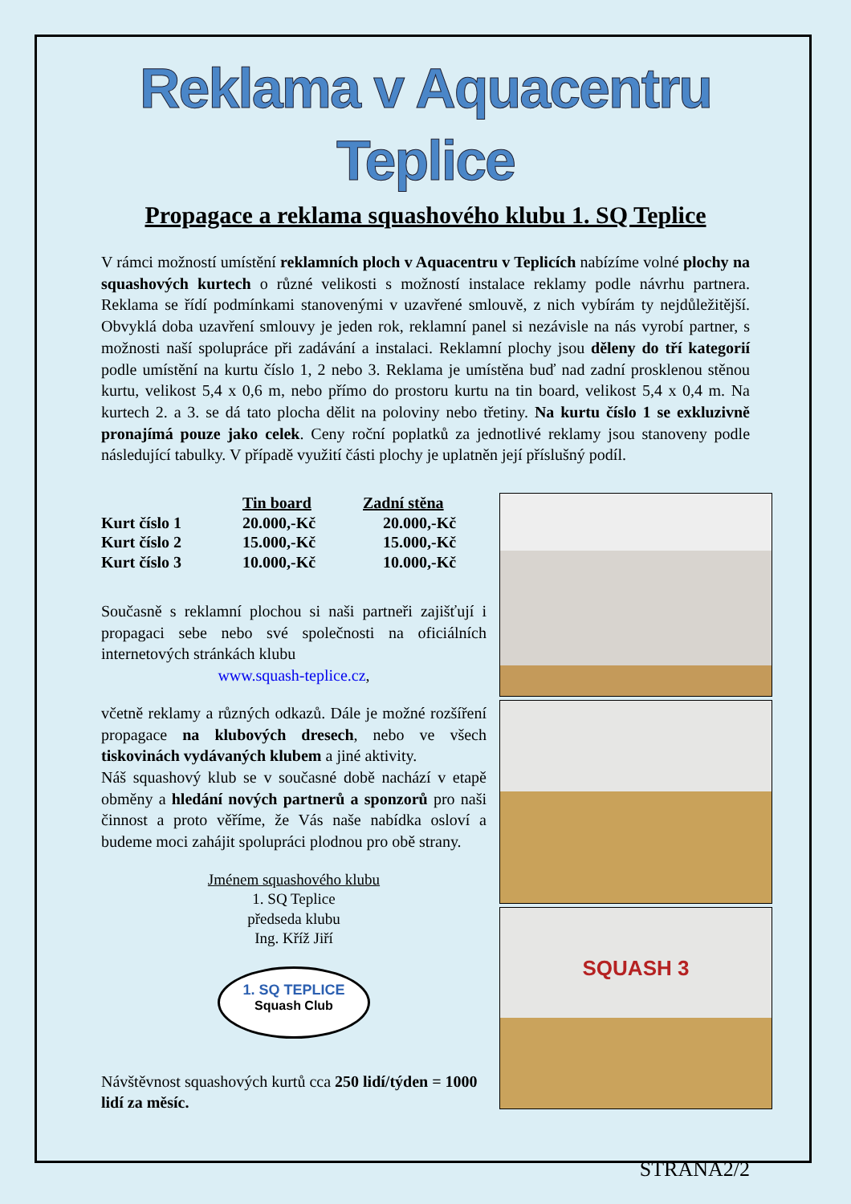Reklama v Aquacentru Teplice
Propagace a reklama squashového klubu 1. SQ Teplice
V rámci možností umístění reklamních ploch v Aquacentru v Teplicích nabízíme volné plochy na squashových kurtech o různé velikosti s možností instalace reklamy podle návrhu partnera. Reklama se řídí podmínkami stanovenými v uzavřené smlouvě, z nich vybírám ty nejdůležitější. Obvyklá doba uzavření smlouvy je jeden rok, reklamní panel si nezávisle na nás vyrobí partner, s možnosti naší spolupráce při zadávání a instalaci. Reklamní plochy jsou děleny do tří kategorií podle umístění na kurtu číslo 1, 2 nebo 3. Reklama je umístěna buď nad zadní prosklenou stěnou kurtu, velikost 5,4 x 0,6 m, nebo přímo do prostoru kurtu na tin board, velikost 5,4 x 0,4 m. Na kurtech 2. a 3. se dá tato plocha dělit na poloviny nebo třetiny. Na kurtu číslo 1 se exkluzivně pronajímá pouze jako celek. Ceny roční poplatků za jednotlivé reklamy jsou stanoveny podle následující tabulky. V případě využití části plochy je uplatněn její příslušný podíl.
| | Tin board | Zadní stěna |
| --- | --- | --- |
| Kurt číslo 1 | 20.000,-Kč | 20.000,-Kč |
| Kurt číslo 2 | 15.000,-Kč | 15.000,-Kč |
| Kurt číslo 3 | 10.000,-Kč | 10.000,-Kč |
Současně s reklamní plochou si naši partneři zajišťují i propagaci sebe nebo své společnosti na oficiálních internetových stránkách klubu
www.squash-teplice.cz,
včetně reklamy a různých odkazů. Dále je možné rozšíření propagace na klubových dresech, nebo ve všech tiskovinách vydávaných klubem a jiné aktivity.
Náš squashový klub se v současné době nachází v etapě obměny a hledání nových partnerů a sponzorů pro naši činnost a proto věříme, že Vás naše nabídka osloví a budeme moci zahájit spolupráci plodnou pro obě strany.
Jménem squashového klubu
1. SQ Teplice
předseda klubu
Ing. Kříž Jiří
1. SQ TEPLICE
Squash Club
Návštěvnost squashových kurtů cca 250 lidí/týden = 1000 lidí za měsíc.
SQUASH 3
STRANA2/2